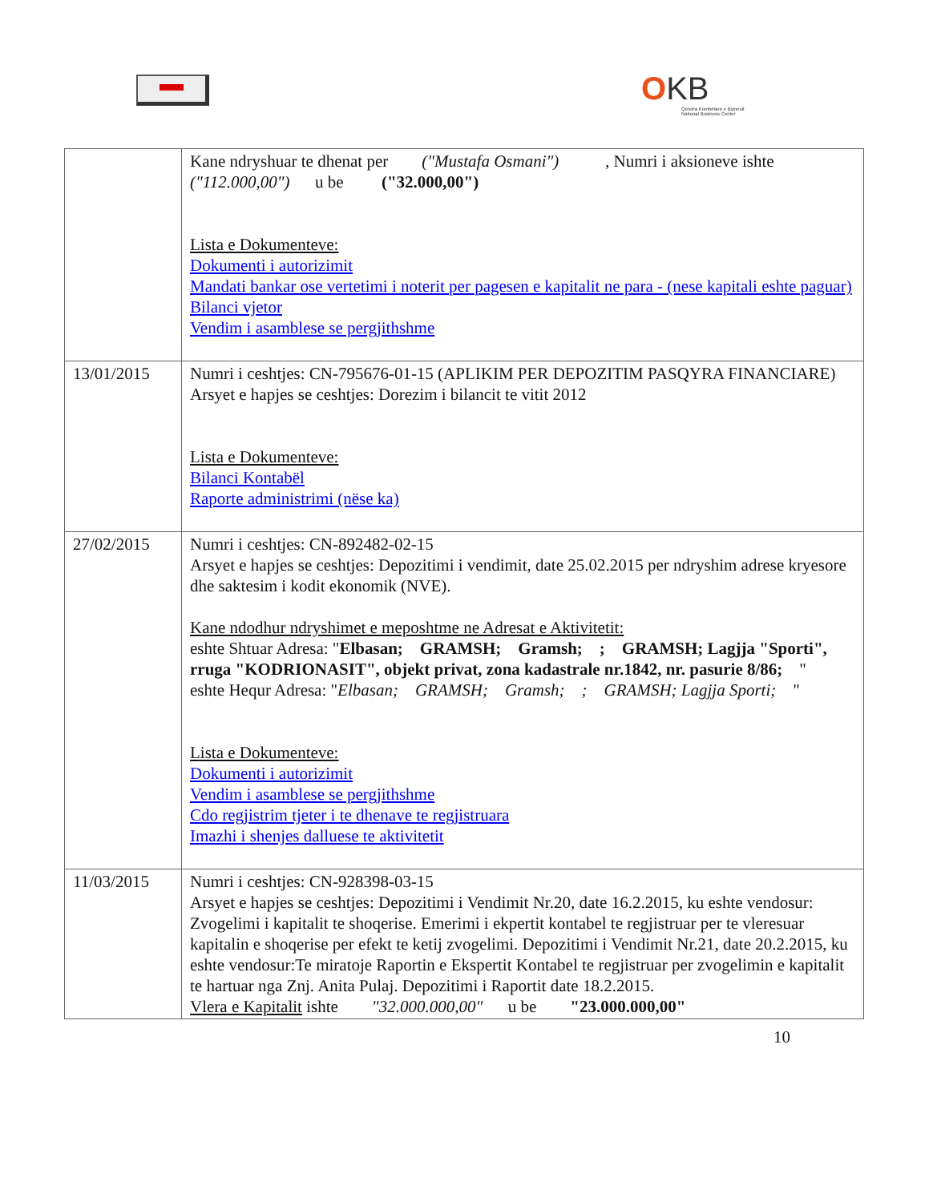OKB
Qendra Kombëtare e Biznesit
National Business Center
| | Kane ndryshuar te dhenat per ("Mustafa Osmani") , Numri i aksioneve ishte ("112.000,00") u be ("32.000,00") Lista e Dokumenteve: Dokumenti i autorizimit Mandati bankar ose vertetimi i noterit per pagesen e kapitalit ne para - (nese kapitali eshte paguar) Bilanci vjetor Vendim i asamblese se pergjithshme |
| 13/01/2015 | Numri i ceshtjes: CN-795676-01-15 (APLIKIM PER DEPOZITIM PASQYRA FINANCIARE) Arsyet e hapjes se ceshtjes: Dorezim i bilancit te vitit 2012 Lista e Dokumenteve: Bilanci Kontabël Raporte administrimi (nëse ka) |
| 27/02/2015 | Numri i ceshtjes: CN-892482-02-15 Arsyet e hapjes se ceshtjes: Depozitimi i vendimit, date 25.02.2015 per ndryshim adrese kryesore dhe saktesim i kodit ekonomik (NVE). Kane ndodhur ndryshimet e meposhtme ne Adresat e Aktivitetit: eshte Shtuar Adresa: " Elbasan; GRAMSH; Gramsh; ; GRAMSH; Lagjja "Sporti", rruga "KODRIONASIT", objekt privat, zona kadastrale nr.1842, nr. pasurie 8/86; " eshte Hequr Adresa: " Elbasan; GRAMSH; Gramsh; ; GRAMSH; Lagjja Sporti; " Lista e Dokumenteve: Dokumenti i autorizimit Vendim i asamblese se pergjithshme Cdo regjistrim tjeter i te dhenave te regjistruara Imazhi i shenjes dalluese te aktivitetit |
| 11/03/2015 | Numri i ceshtjes: CN-928398-03-15 Arsyet e hapjes se ceshtjes: Depozitimi i Vendimit Nr.20, date 16.2.2015, ku eshte vendosur: Zvogelimi i kapitalit te shoqerise. Emerimi i ekpertit kontabel te regjistruar per te vleresuar kapitalin e shoqerise per efekt te ketij zvogelimi. Depozitimi i Vendimit Nr.21, date 20.2.2015, ku eshte vendosur:Te miratoje Raportin e Ekspertit Kontabel te regjistruar per zvogelimin e kapitalit te hartuar nga Znj. Anita Pulaj. Depozitimi i Raportit date 18.2.2015. Vlera e Kapitalit ishte "32.000.000,00" u be "23.000.000,00" |
10